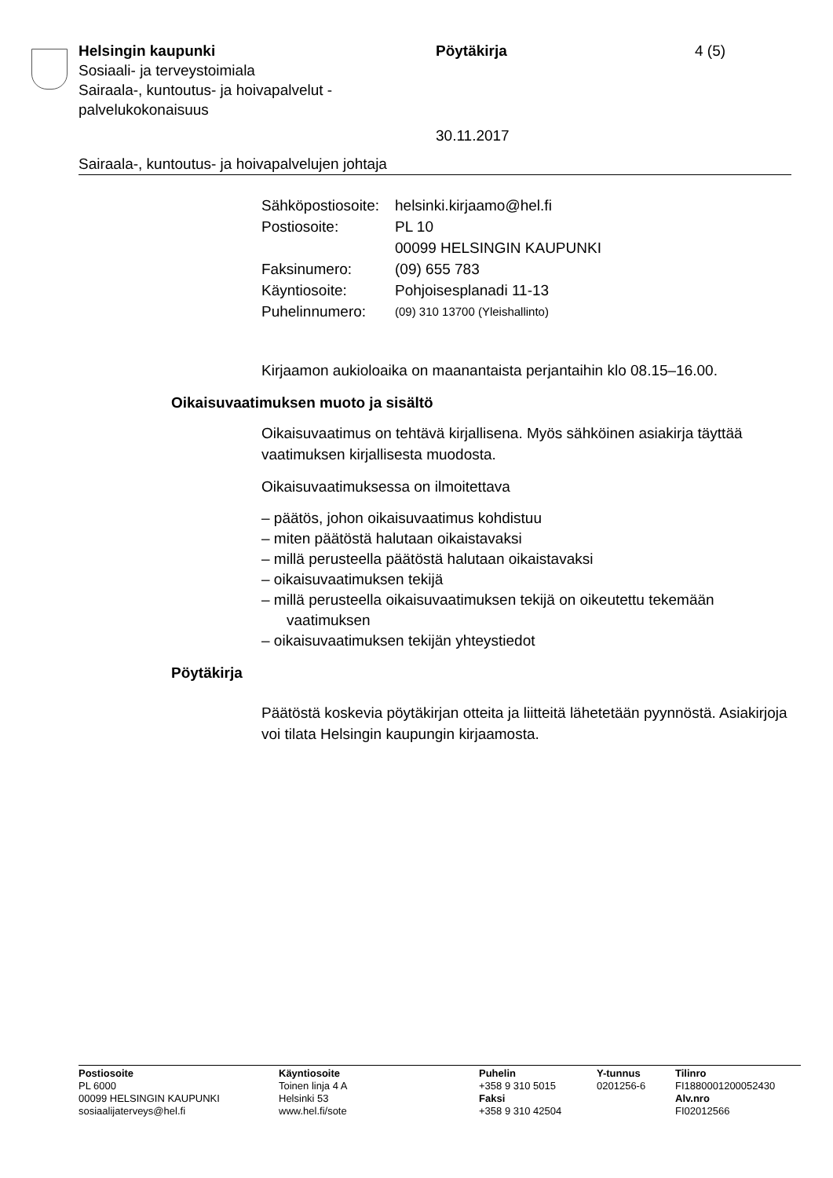Helsingin kaupunki
Sosiaali- ja terveystoimiala
Sairaala-, kuntoutus- ja hoivapalvelut -
palvelukokonaisuus
Pöytäkirja
30.11.2017
4 (5)
Sairaala-, kuntoutus- ja hoivapalvelujen johtaja
| Sähköpostiosoite: | helsinki.kirjaamo@hel.fi |
| Postiosoite: | PL 10 00099 HELSINGIN KAUPUNKI |
| Faksinumero: | (09) 655 783 |
| Käyntiosoite: | Pohjoisesplanadi 11-13 |
| Puhelinnumero: | (09) 310 13700 (Yleishallinto) |
Kirjaamon aukioloaika on maanantaista perjantaihin klo 08.15–16.00.
Oikaisuvaatimuksen muoto ja sisältö
Oikaisuvaatimus on tehtävä kirjallisena. Myös sähköinen asiakirja täyttää vaatimuksen kirjallisesta muodosta.
Oikaisuvaatimuksessa on ilmoitettava
– päätös, johon oikaisuvaatimus kohdistuu
– miten päätöstä halutaan oikaistavaksi
– millä perusteella päätöstä halutaan oikaistavaksi
– oikaisuvaatimuksen tekijä
– millä perusteella oikaisuvaatimuksen tekijä on oikeutettu tekemään vaatimuksen
– oikaisuvaatimuksen tekijän yhteystiedot
Pöytäkirja
Päätöstä koskevia pöytäkirjan otteita ja liitteitä lähetetään pyynnöstä. Asiakirjoja voi tilata Helsingin kaupungin kirjaamosta.
Postiosoite
PL 6000
00099 HELSINGIN KAUPUNKI
sosiaalijaterveys@hel.fi
Käyntiosoite
Toinen linja 4 A
Helsinki 53
www.hel.fi/sote
Puhelin
+358 9 310 5015
Faksi
+358 9 310 42504
Y-tunnus
0201256-6
Tilinro
FI1880001200052430
Alv.nro
FI02012566